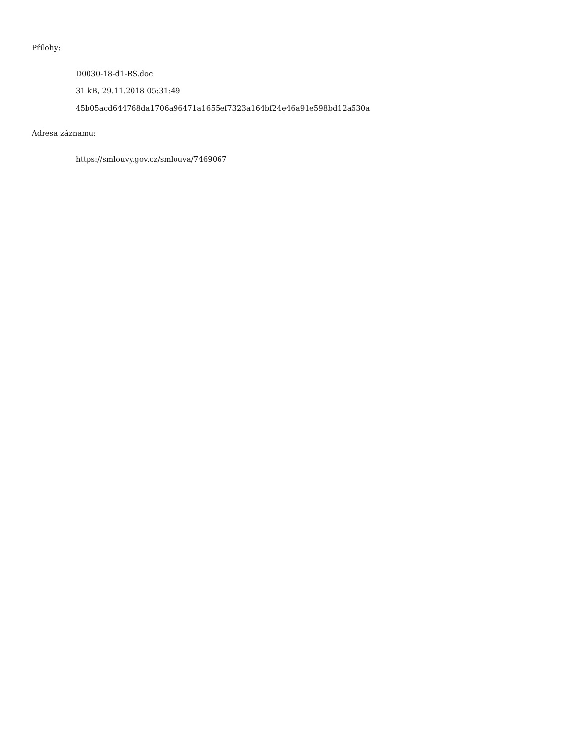Přílohy:
D0030-18-d1-RS.doc
31 kB, 29.11.2018 05:31:49
45b05acd644768da1706a96471a1655ef7323a164bf24e46a91e598bd12a530a
Adresa záznamu:
https://smlouvy.gov.cz/smlouva/7469067